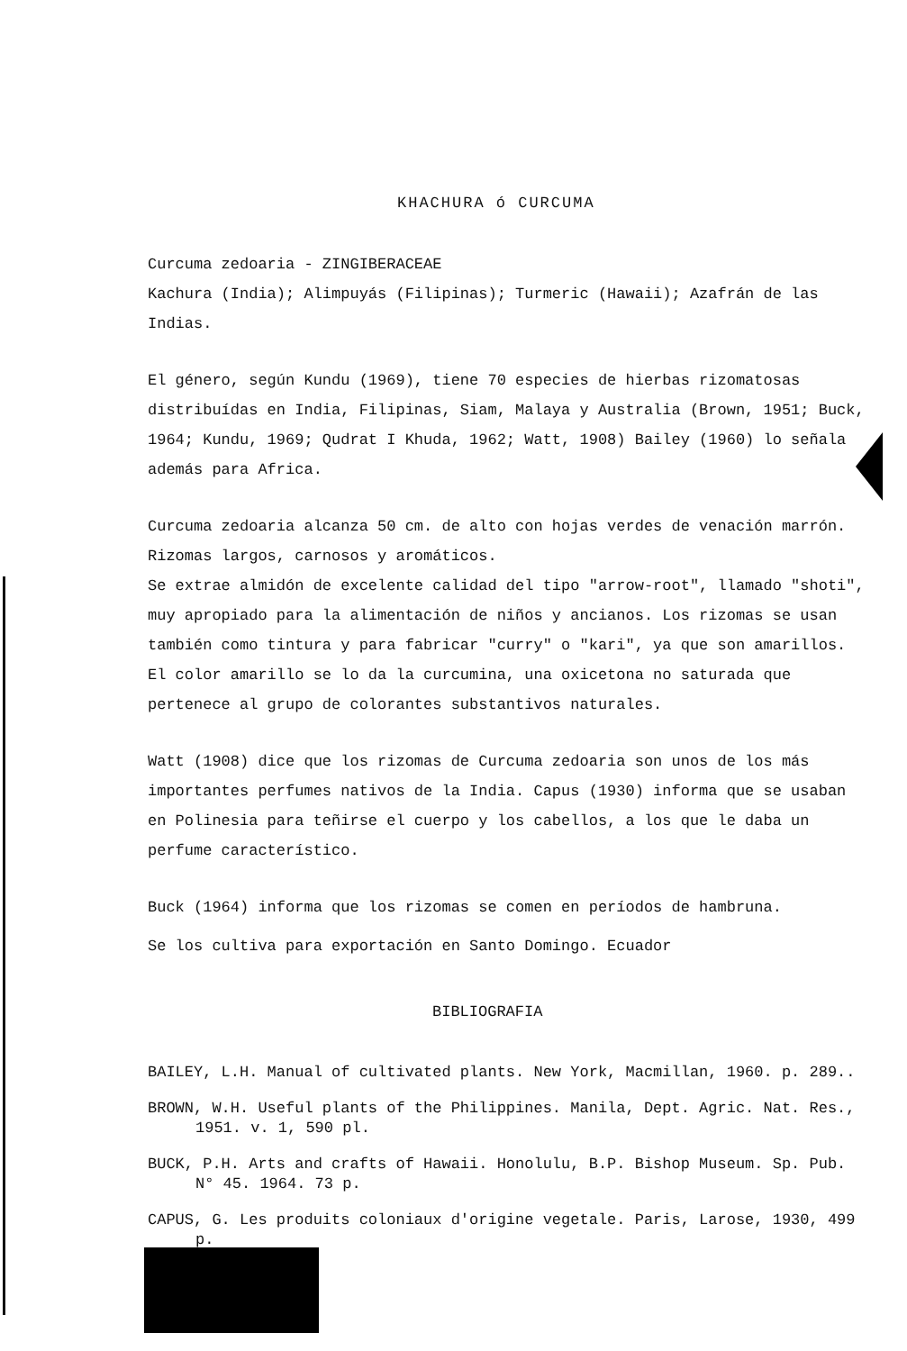KHACHURA ó CURCUMA
Curcuma zedoaria - ZINGIBERACEAE
Kachura (India); Alimpuyás (Filipinas); Turmeric (Hawaii); Azafrán de las Indias.
El género, según Kundu (1969), tiene 70 especies de hierbas rizomatosas distribuídas en India, Filipinas, Siam, Malaya y Australia (Brown, 1951; Buck, 1964; Kundu, 1969; Qudrat I Khuda, 1962; Watt, 1908) Bailey (1960) lo señala además para Africa.
Curcuma zedoaria alcanza 50 cm. de alto con hojas verdes de venación marrón. Rizomas largos, carnosos y aromáticos.
Se extrae almidón de excelente calidad del tipo "arrow-root", llamado "shoti", muy apropiado para la alimentación de niños y ancianos. Los rizomas se usan también como tintura y para fabricar "curry" o "kari", ya que son amarillos. El color amarillo se lo da la curcumina, una oxicetona no saturada que pertenece al grupo de colorantes substantivos naturales.
Watt (1908) dice que los rizomas de Curcuma zedoaria son unos de los más importantes perfumes nativos de la India. Capus (1930) informa que se usaban en Polinesia para teñirse el cuerpo y los cabellos, a los que le daba un perfume característico.
Buck (1964) informa que los rizomas se comen en períodos de hambruna.
Se los cultiva para exportación en Santo Domingo. Ecuador
BIBLIOGRAFIA
BAILEY, L.H. Manual of cultivated plants. New York, Macmillan, 1960. p. 289..
BROWN, W.H. Useful plants of the Philippines. Manila, Dept. Agric. Nat. Res., 1951. v. 1, 590 pl.
BUCK, P.H. Arts and crafts of Hawaii. Honolulu, B.P. Bishop Museum. Sp. Pub. N° 45. 1964. 73 p.
CAPUS, G. Les produits coloniaux d'origine vegetale. Paris, Larose, 1930, 499 p.